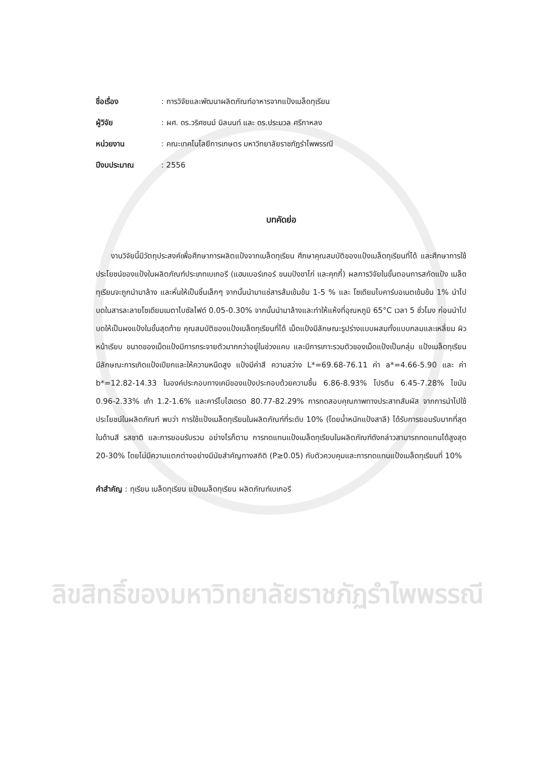ชื่อเรื่อง : การวิจัยและพัฒนาผลิตภัณฑ์อาหารจากแป้งเมล็ดทุเรียน
ผู้วิจัย : ผศ. ดร.วริศชนม์ นิลนนท์ และ ดร.ประมวล ศรีกาหลง
หน่วยงาน : คณะเทคโนโลยีการเกษตร มหาวิทยาลัยราชภัฏรำไพพรรณี
ปีงบประมาณ : 2556
บทคัดย่อ
  งานวิจัยนี้มีวัตถุประสงค์เพื่อศึกษาการผลิตแป้งจากเมล็ดทุเรียน ศึกษาคุณสมบัติของแป้งเมล็ดทุเรียนที่ได้ และศึกษาการใช้ประโยชน์ของแป้งในผลิตภัณฑ์ประเภทเบเกอรี (แฮมเบอร์เกอร์ ขนมปังขาไก่ และคุกกี้) ผลการวิจัยในขั้นตอนการสกัดแป้ง เมล็ดทุเรียนจะถูกนำมาล้าง และหั่นให้เป็นชิ้นเล็กๆ จากนั้นนำมาแช่สารส้มเข้มข้น 1-5 % และ โซเดียมไบคาร์บอเนตเข้มข้น 1% นำไปบดในสารละลายโซเดียมเมตาไบซัลไฟด์ 0.05-0.30% จากนั้นนำมาล้างและทำให้แห้งที่อุณหภูมิ 65°C เวลา 5 ชั่วโมง ก่อนนำไปบดให้เป็นผงแป้งในขั้นสุดท้าย คุณสมบัติของแป้งเมล็ดทุเรียนที่ได้ เม็ดแป้งมีลักษณะรูปร่างแบบผสมทั้งแบบกลมและเหลี่ยม ผิวหน้าเรียบ ขนาดของเม็ดแป้งมีการกระจายตัวมากกว่าอยู่ในช่วงแคบ และมีการเกาะรวมตัวของเม็ดแป้งเป็นกลุ่ม แป้งเมล็ดทุเรียนมีลักษณะการเกิดแป้งเปียกและให้ความหนืดสูง แป้งมีค่าสี ความสว่าง L*=69.68-76.11 ค่า a*=4.66-5.90 และ ค่า b*=12.82-14.33 ในองค์ประกอบทางเคมีของแป้งประกอบด้วยความชื้น 6.86-8.93% โปรตีน 6.45-7.28% ไขมัน 0.96-2.33% เถ้า 1.2-1.6% และคาร์โบไฮเดรต 80.77-82.29% การทดสอบคุณภาพทางประสาทสัมผัส จากการนำไปใช้ประโยชน์ในผลิตภัณฑ์ พบว่า การใช้แป้งเมล็ดทุเรียนในผลิตภัณฑ์ที่ระดับ 10% (โดยน้ำหนักแป้งสาลี) ได้รับการยอมรับมากที่สุดในด้านสี รสชาติ และการยอมรับรวม อย่างไรก็ตาม การทดแทนแป้งเมล็ดทุเรียนในผลิตภัณฑ์ดังกล่าวสามารถทดแทนได้สูงสุด 20-30% โดยไม่มีความแตกต่างอย่างมีนัยสำคัญทางสถิติ (P≥0.05) กับตัวควบคุมและการทดแทนแป้งเมล็ดทุเรียนที่ 10%
คำสำคัญ : ทุเรียน เมล็ดทุเรียน แป้งเมล็ดทุเรียน ผลิตภัณฑ์เบเกอรี
ลิขสิทธิ์ของมหาวิทยาลัยราชภัฏรำไพพรรณี